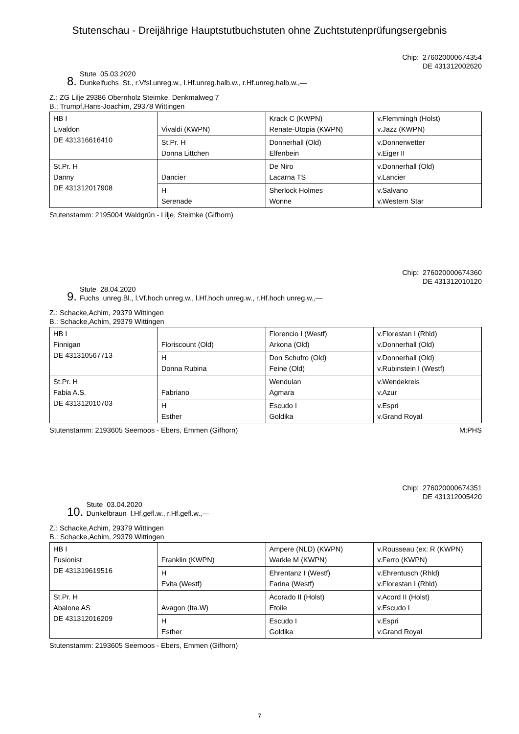Stutenschau - Dreijährige Hauptstutbuchstuten ohne Zuchtstutenprüfungsergebnis
8.
Stute 05.03.2020
Dunkelfuchs St., r.Vfsl.unreg.w., l.Hf.unreg.halb.w., r.Hf.unreg.halb.w.,—
Chip: 276020000674354
DE 431312002620
Z.: ZG Lilje 29386 Obernholz Steimke, Denkmalweg 7
B.: Trumpf,Hans-Joachim, 29378 Wittingen
| HB I Livaldon DE 431316616410 | Vivaldi (KWPN) | Krack C (KWPN) Renate-Utopia (KWPN) | v.Flemmingh (Holst) v.Jazz (KWPN) |
| | St.Pr. H Donna Littchen | Donnerhall (Old) Elfenbein | v.Donnerwetter v.Eiger II |
| St.Pr. H Danny DE 431312017908 | Dancier | De Niro Lacarna TS | v.Donnerhall (Old) v.Lancier |
| | H Serenade | Sherlock Holmes Wonne | v.Salvano v.Western Star |
Stutenstamm: 2195004 Waldgrün - Lilje, Steimke (Gifhorn)
9.
Stute 28.04.2020
Fuchs unreg.Bl., l.Vf.hoch unreg.w., l.Hf.hoch unreg.w., r.Hf.hoch unreg.w.,—
Chip: 276020000674360
DE 431312010120
Z.: Schacke,Achim, 29379 Wittingen
B.: Schacke,Achim, 29379 Wittingen
| HB I Finnigan DE 431310567713 | Floriscount (Old) | Florencio I (Westf) Arkona (Old) | v.Florestan I (Rhld) v.Donnerhall (Old) |
| | H Donna Rubina | Don Schufro (Old) Feine (Old) | v.Donnerhall (Old) v.Rubinstein I (Westf) |
| St.Pr. H Fabia A.S. DE 431312010703 | Fabriano | Wendulan Agmara | v.Wendekreis v.Azur |
| | H Esther | Escudo I Goldika | v.Espri v.Grand Royal |
Stutenstamm: 2193605 Seemoos - Ebers, Emmen (Gifhorn) M:PHS
10.
Stute 03.04.2020
Dunkelbraun l.Hf.gefl.w., r.Hf.gefl.w.,—
Chip: 276020000674351
DE 431312005420
Z.: Schacke,Achim, 29379 Wittingen
B.: Schacke,Achim, 29379 Wittingen
| HB I Fusionist DE 431319619516 | Franklin (KWPN) | Ampere (NLD) (KWPN) Warkle M (KWPN) | v.Rousseau (ex: R (KWPN) v.Ferro (KWPN) |
| | H Evita (Westf) | Ehrentanz I (Westf) Farina (Westf) | v.Ehrentusch (Rhld) v.Florestan I (Rhld) |
| St.Pr. H Abalone AS DE 431312016209 | Avagon (Ita.W) | Acorado II (Holst) Etoile | v.Acord II (Holst) v.Escudo I |
| | H Esther | Escudo I Goldika | v.Espri v.Grand Royal |
Stutenstamm: 2193605 Seemoos - Ebers, Emmen (Gifhorn)
7